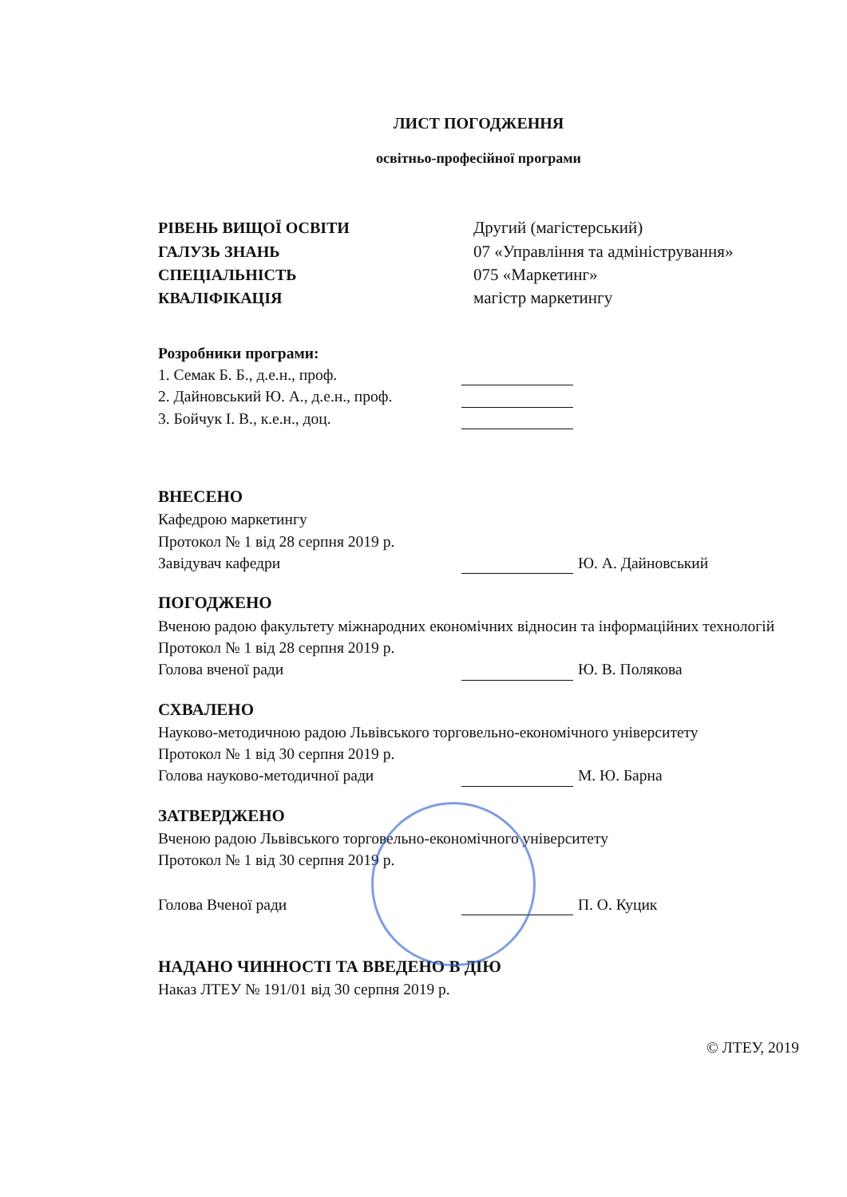ЛИСТ ПОГОДЖЕННЯ
освітньо-професійної програми
РІВЕНЬ ВИЩОЇ ОСВІТИ Другий (магістерський) ГАЛУЗЬ ЗНАНЬ 07 «Управління та адміністрування» СПЕЦІАЛЬНІСТЬ 075 «Маркетинг» КВАЛІФІКАЦІЯ магістр маркетингу
Розробники програми:
1. Семак Б. Б., д.е.н., проф.
2. Дайновський Ю. А., д.е.н., проф.
3. Бойчук І. В., к.е.н., доц.
ВНЕСЕНО
Кафедрою маркетингу
Протокол № 1 від 28 серпня 2019 р.
Завідувач кафедри Ю. А. Дайновський
ПОГОДЖЕНО
Вченою радою факультету міжнародних економічних відносин та інформаційних технологій
Протокол № 1 від 28 серпня 2019 р.
Голова вченої ради Ю. В. Полякова
СХВАЛЕНО
Науково-методичною радою Львівського торговельно-економічного університету
Протокол № 1 від 30 серпня 2019 р.
Голова науково-методичної ради М. Ю. Барна
ЗАТВЕРДЖЕНО
Вченою радою Львівського торговельно-економічного університету
Протокол № 1 від 30 серпня 2019 р.
Голова Вченої ради П. О. Куцик
НАДАНО ЧИННОСТІ ТА ВВЕДЕНО В ДІЮ
Наказ ЛТЕУ № 191/01 від 30 серпня 2019 р.
© ЛТЕУ, 2019